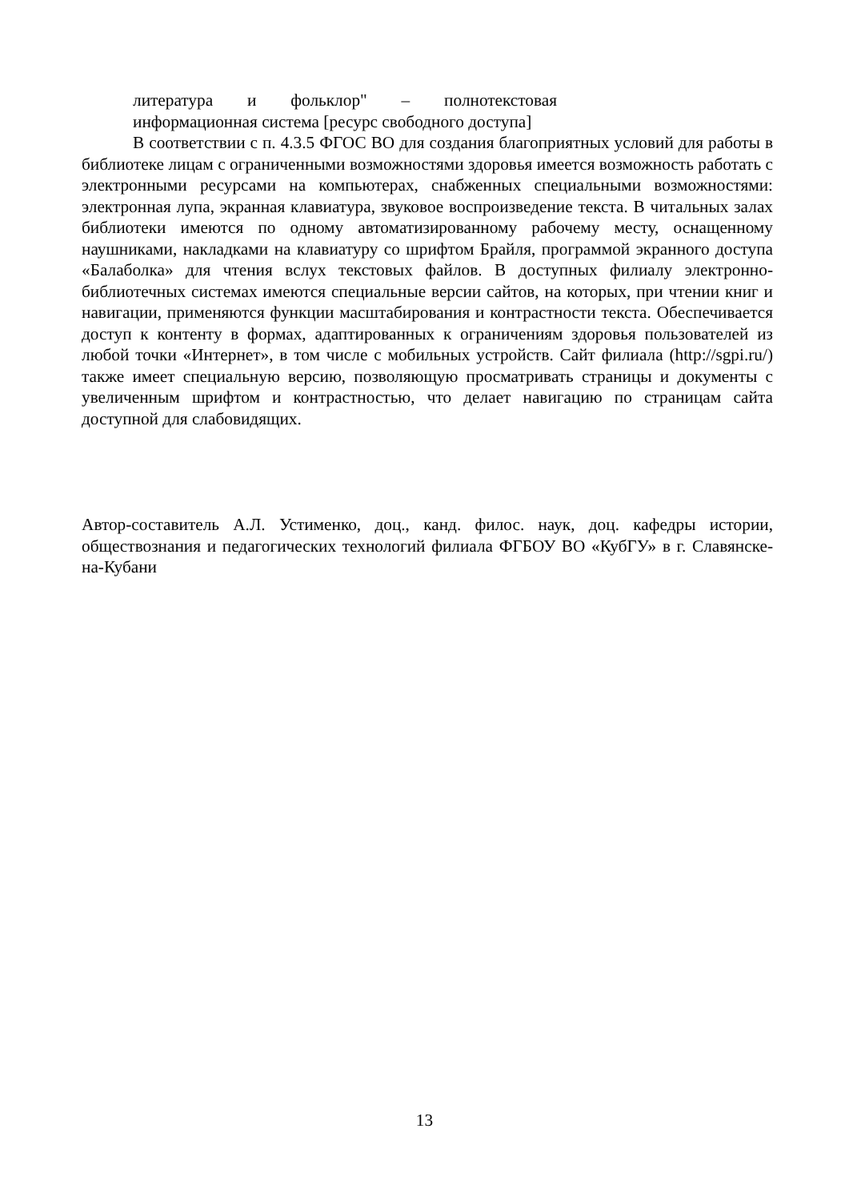литература и фольклор" – полнотекстовая информационная система [ресурс свободного доступа]
В соответствии с п. 4.3.5 ФГОС ВО для создания благоприятных условий для работы в библиотеке лицам с ограниченными возможностями здоровья имеется возможность работать с электронными ресурсами на компьютерах, снабженных специальными возможностями: электронная лупа, экранная клавиатура, звуковое воспроизведение текста. В читальных залах библиотеки имеются по одному автоматизированному рабочему месту, оснащенному наушниками, накладками на клавиатуру со шрифтом Брайля, программой экранного доступа «Балаболка» для чтения вслух текстовых файлов. В доступных филиалу электронно-библиотечных системах имеются специальные версии сайтов, на которых, при чтении книг и навигации, применяются функции масштабирования и контрастности текста. Обеспечивается доступ к контенту в формах, адаптированных к ограничениям здоровья пользователей из любой точки «Интернет», в том числе с мобильных устройств. Сайт филиала (http://sgpi.ru/) также имеет специальную версию, позволяющую просматривать страницы и документы с увеличенным шрифтом и контрастностью, что делает навигацию по страницам сайта доступной для слабовидящих.
Автор-составитель А.Л. Устименко, доц., канд. филос. наук, доц. кафедры истории, обществознания и педагогических технологий филиала ФГБОУ ВО «КубГУ» в г. Славянске-на-Кубани
13